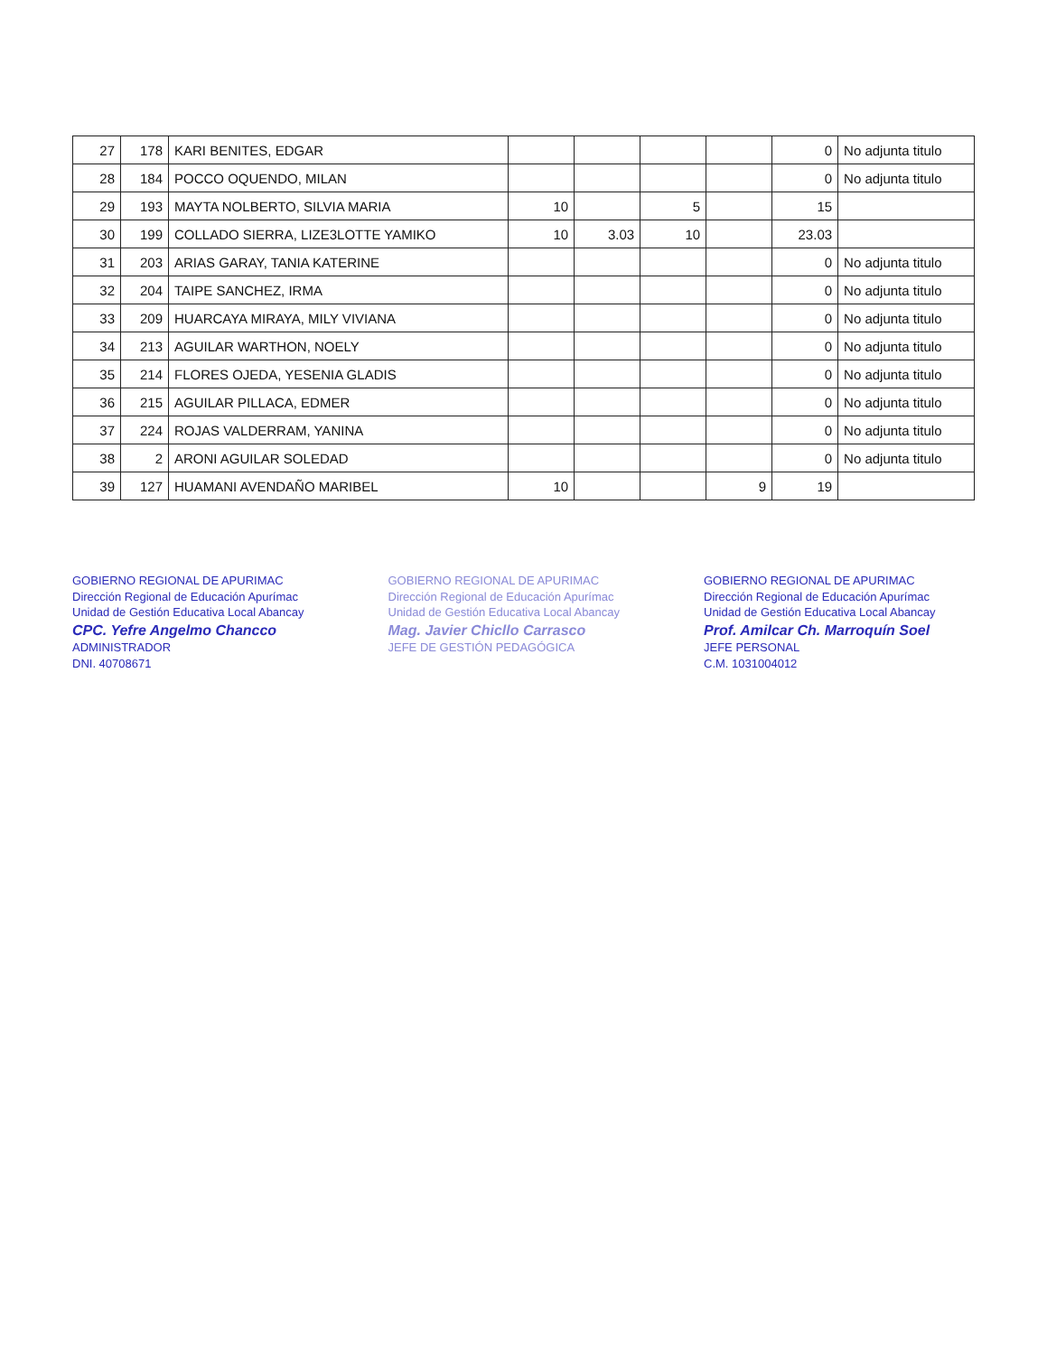| 27 | 178 | KARI BENITES, EDGAR | | | | | 0 | No adjunta titulo |
| 28 | 184 | POCCO OQUENDO, MILAN | | | | | 0 | No adjunta titulo |
| 29 | 193 | MAYTA NOLBERTO, SILVIA MARIA | 10 | | 5 | | 15 | |
| 30 | 199 | COLLADO SIERRA, LIZE3LOTTE YAMIKO | 10 | 3.03 | 10 | | 23.03 | |
| 31 | 203 | ARIAS GARAY, TANIA KATERINE | | | | | 0 | No adjunta titulo |
| 32 | 204 | TAIPE SANCHEZ, IRMA | | | | | 0 | No adjunta titulo |
| 33 | 209 | HUARCAYA MIRAYA, MILY VIVIANA | | | | | 0 | No adjunta titulo |
| 34 | 213 | AGUILAR WARTHON, NOELY | | | | | 0 | No adjunta titulo |
| 35 | 214 | FLORES OJEDA, YESENIA GLADIS | | | | | 0 | No adjunta titulo |
| 36 | 215 | AGUILAR PILLACA, EDMER | | | | | 0 | No adjunta titulo |
| 37 | 224 | ROJAS VALDERRAM, YANINA | | | | | 0 | No adjunta titulo |
| 38 | 2 | ARONI AGUILAR SOLEDAD | | | | | 0 | No adjunta titulo |
| 39 | 127 | HUAMANI AVENDAÑO MARIBEL | 10 | | | 9 | 19 | |
GOBIERNO REGIONAL DE APURIMAC
Dirección Regional de Educación Apurímac
Unidad de Gestión Educativa Local Abancay
CPC. Yefre Angelmo Chancco
ADMINISTRADOR
DNI. 40708671
GOBIERNO REGIONAL DE APURIMAC
Dirección Regional de Educación Apurímac
Unidad de Gestión Educativa Local Abancay
Mag. Javier Chicllo Carrasco
JEFE DE GESTIÓN PEDAGÓGICA
GOBIERNO REGIONAL DE APURIMAC
Dirección Regional de Educación Apurímac
Unidad de Gestión Educativa Local Abancay
Prof. Amilcar Ch. Marroquín Soel
JEFE PERSONAL
C.M. 1031004012